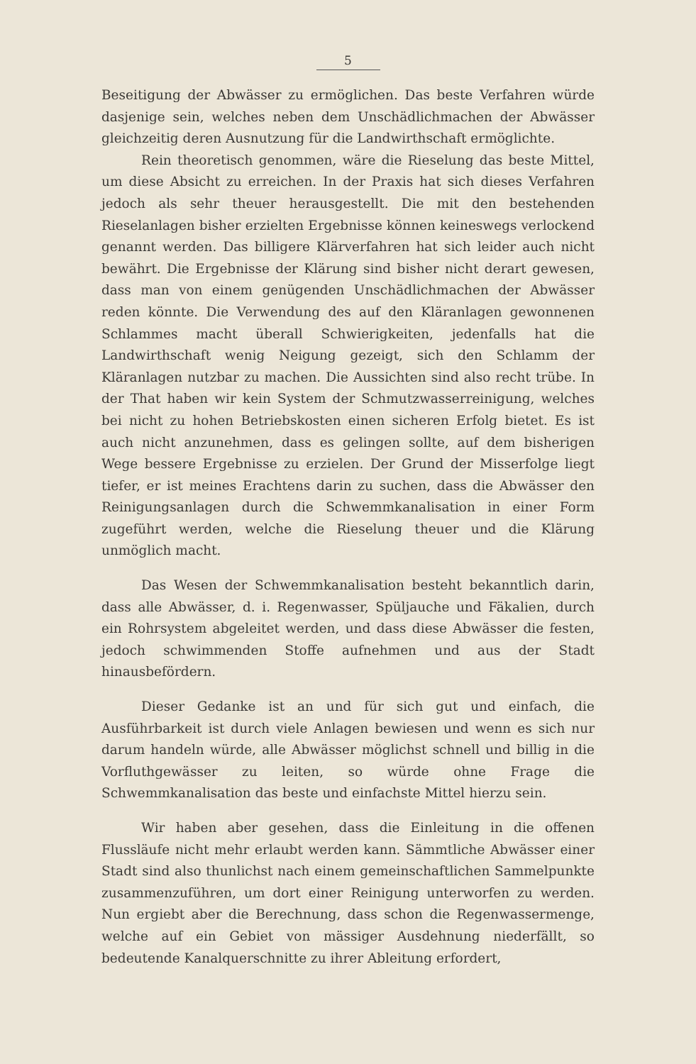5
Beseitigung der Abwässer zu ermöglichen. Das beste Verfahren würde dasjenige sein, welches neben dem Unschädlichmachen der Abwässer gleichzeitig deren Ausnutzung für die Landwirthschaft ermöglichte.
Rein theoretisch genommen, wäre die Rieselung das beste Mittel, um diese Absicht zu erreichen. In der Praxis hat sich dieses Verfahren jedoch als sehr theuer herausgestellt. Die mit den bestehenden Rieselanlagen bisher erzielten Ergebnisse können keineswegs verlockend genannt werden. Das billigere Klärverfahren hat sich leider auch nicht bewährt. Die Ergebnisse der Klärung sind bisher nicht derart gewesen, dass man von einem genügenden Unschädlichmachen der Abwässer reden könnte. Die Verwendung des auf den Kläranlagen gewonnenen Schlammes macht überall Schwierigkeiten, jedenfalls hat die Landwirthschaft wenig Neigung gezeigt, sich den Schlamm der Kläranlagen nutzbar zu machen. Die Aussichten sind also recht trübe. In der That haben wir kein System der Schmutzwasserreinigung, welches bei nicht zu hohen Betriebskosten einen sicheren Erfolg bietet. Es ist auch nicht anzunehmen, dass es gelingen sollte, auf dem bisherigen Wege bessere Ergebnisse zu erzielen. Der Grund der Misserfolge liegt tiefer, er ist meines Erachtens darin zu suchen, dass die Abwässer den Reinigungsanlagen durch die Schwemmkanalisation in einer Form zugeführt werden, welche die Rieselung theuer und die Klärung unmöglich macht.
Das Wesen der Schwemmkanalisation besteht bekanntlich darin, dass alle Abwässer, d. i. Regenwasser, Spüljauche und Fäkalien, durch ein Rohrsystem abgeleitet werden, und dass diese Abwässer die festen, jedoch schwimmenden Stoffe aufnehmen und aus der Stadt hinausbefördern.
Dieser Gedanke ist an und für sich gut und einfach, die Ausführbarkeit ist durch viele Anlagen bewiesen und wenn es sich nur darum handeln würde, alle Abwässer möglichst schnell und billig in die Vorfluthgewässer zu leiten, so würde ohne Frage die Schwemmkanalisation das beste und einfachste Mittel hierzu sein.
Wir haben aber gesehen, dass die Einleitung in die offenen Flussläufe nicht mehr erlaubt werden kann. Sämmtliche Abwässer einer Stadt sind also thunlichst nach einem gemeinschaftlichen Sammelpunkte zusammenzuführen, um dort einer Reinigung unterworfen zu werden. Nun ergiebt aber die Berechnung, dass schon die Regenwassermenge, welche auf ein Gebiet von mässiger Ausdehnung niederfällt, so bedeutende Kanalquerschnitte zu ihrer Ableitung erfordert,